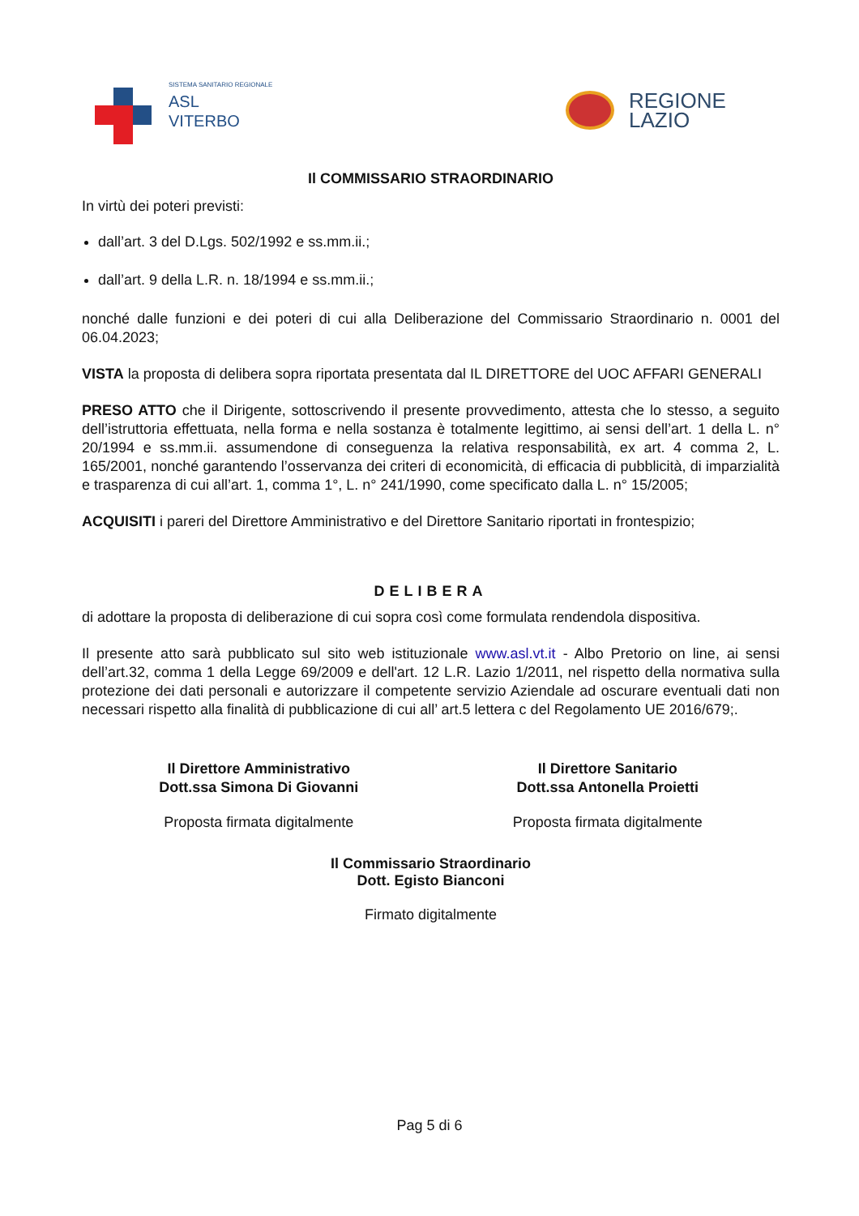SISTEMA SANITARIO REGIONALE
ASL
VITERBO
REGIONE
LAZIO
Il COMMISSARIO STRAORDINARIO
In virtù dei poteri previsti:
dall’art. 3 del D.Lgs. 502/1992 e ss.mm.ii.;
dall’art. 9 della L.R. n. 18/1994 e ss.mm.ii.;
nonché dalle funzioni e dei poteri di cui alla Deliberazione del Commissario Straordinario n. 0001 del 06.04.2023;
VISTA la proposta di delibera sopra riportata presentata dal IL DIRETTORE del UOC AFFARI GENERALI
PRESO ATTO che il Dirigente, sottoscrivendo il presente provvedimento, attesta che lo stesso, a seguito dell’istruttoria effettuata, nella forma e nella sostanza è totalmente legittimo, ai sensi dell’art. 1 della L. n° 20/1994 e ss.mm.ii. assumendone di conseguenza la relativa responsabilità, ex art. 4 comma 2, L. 165/2001, nonché garantendo l’osservanza dei criteri di economicità, di efficacia di pubblicità, di imparzialità e trasparenza di cui all’art. 1, comma 1°, L. n° 241/1990, come specificato dalla L. n° 15/2005;
ACQUISITI i pareri del Direttore Amministrativo e del Direttore Sanitario riportati in frontespizio;
DELIBERA
di adottare la proposta di deliberazione di cui sopra così come formulata rendendola dispositiva.
Il presente atto sarà pubblicato sul sito web istituzionale www.asl.vt.it - Albo Pretorio on line, ai sensi dell’art.32, comma 1 della Legge 69/2009 e dell'art. 12 L.R. Lazio 1/2011, nel rispetto della normativa sulla protezione dei dati personali e autorizzare il competente servizio Aziendale ad oscurare eventuali dati non necessari rispetto alla finalità di pubblicazione di cui all’ art.5 lettera c del Regolamento UE 2016/679;.
Il Direttore Amministrativo
Dott.ssa Simona Di Giovanni
Proposta firmata digitalmente
Il Direttore Sanitario
Dott.ssa Antonella Proietti
Proposta firmata digitalmente
Il Commissario Straordinario
Dott. Egisto Bianconi
Firmato digitalmente
Pag 5 di 6